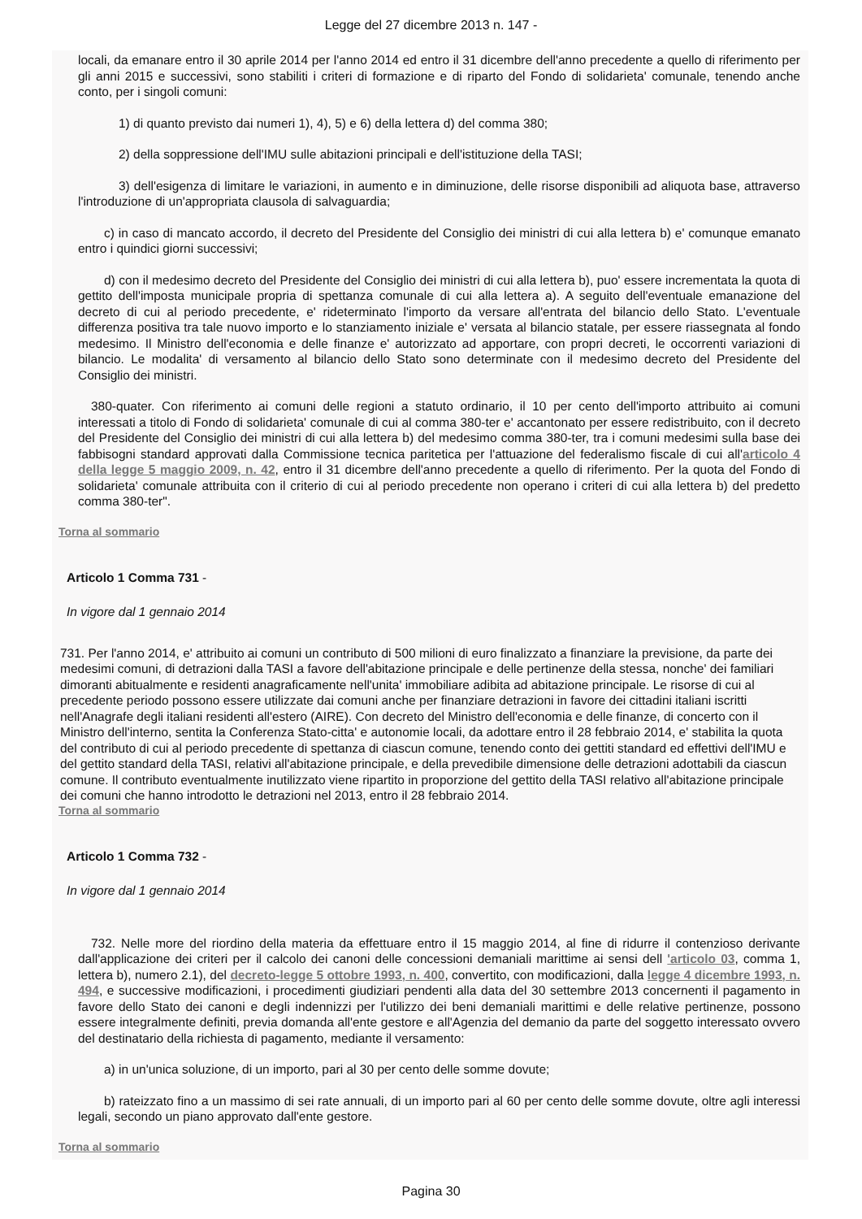Legge del 27 dicembre 2013 n. 147 -
locali, da emanare entro il 30 aprile 2014 per l'anno 2014 ed entro il 31 dicembre dell'anno precedente a quello di riferimento per gli anni 2015 e successivi, sono stabiliti i criteri di formazione e di riparto del Fondo di solidarieta' comunale, tenendo anche conto, per i singoli comuni:
1) di quanto previsto dai numeri 1), 4), 5) e 6) della lettera d) del comma 380;
2) della soppressione dell'IMU sulle abitazioni principali e dell'istituzione della TASI;
3) dell'esigenza di limitare le variazioni, in aumento e in diminuzione, delle risorse disponibili ad aliquota base, attraverso l'introduzione di un'appropriata clausola di salvaguardia;
c) in caso di mancato accordo, il decreto del Presidente del Consiglio dei ministri di cui alla lettera b) e' comunque emanato entro i quindici giorni successivi;
d) con il medesimo decreto del Presidente del Consiglio dei ministri di cui alla lettera b), puo' essere incrementata la quota di gettito dell'imposta municipale propria di spettanza comunale di cui alla lettera a). A seguito dell'eventuale emanazione del decreto di cui al periodo precedente, e' rideterminato l'importo da versare all'entrata del bilancio dello Stato. L'eventuale differenza positiva tra tale nuovo importo e lo stanziamento iniziale e' versata al bilancio statale, per essere riassegnata al fondo medesimo. Il Ministro dell'economia e delle finanze e' autorizzato ad apportare, con propri decreti, le occorrenti variazioni di bilancio. Le modalita' di versamento al bilancio dello Stato sono determinate con il medesimo decreto del Presidente del Consiglio dei ministri.
380-quater. Con riferimento ai comuni delle regioni a statuto ordinario, il 10 per cento dell'importo attribuito ai comuni interessati a titolo di Fondo di solidarieta' comunale di cui al comma 380-ter e' accantonato per essere redistribuito, con il decreto del Presidente del Consiglio dei ministri di cui alla lettera b) del medesimo comma 380-ter, tra i comuni medesimi sulla base dei fabbisogni standard approvati dalla Commissione tecnica paritetica per l'attuazione del federalismo fiscale di cui all'articolo 4 della legge 5 maggio 2009, n. 42, entro il 31 dicembre dell'anno precedente a quello di riferimento. Per la quota del Fondo di solidarieta' comunale attribuita con il criterio di cui al periodo precedente non operano i criteri di cui alla lettera b) del predetto comma 380-ter".
Torna al sommario
Articolo 1 Comma 731 -
In vigore dal 1 gennaio 2014
731. Per l'anno 2014, e' attribuito ai comuni un contributo di 500 milioni di euro finalizzato a finanziare la previsione, da parte dei medesimi comuni, di detrazioni dalla TASI a favore dell'abitazione principale e delle pertinenze della stessa, nonche' dei familiari dimoranti abitualmente e residenti anagraficamente nell'unita' immobiliare adibita ad abitazione principale. Le risorse di cui al precedente periodo possono essere utilizzate dai comuni anche per finanziare detrazioni in favore dei cittadini italiani iscritti nell'Anagrafe degli italiani residenti all'estero (AIRE). Con decreto del Ministro dell'economia e delle finanze, di concerto con il Ministro dell'interno, sentita la Conferenza Stato-citta' e autonomie locali, da adottare entro il 28 febbraio 2014, e' stabilita la quota del contributo di cui al periodo precedente di spettanza di ciascun comune, tenendo conto dei gettiti standard ed effettivi dell'IMU e del gettito standard della TASI, relativi all'abitazione principale, e della prevedibile dimensione delle detrazioni adottabili da ciascun comune. Il contributo eventualmente inutilizzato viene ripartito in proporzione del gettito della TASI relativo all'abitazione principale dei comuni che hanno introdotto le detrazioni nel 2013, entro il 28 febbraio 2014.
Torna al sommario
Articolo 1 Comma 732 -
In vigore dal 1 gennaio 2014
732. Nelle more del riordino della materia da effettuare entro il 15 maggio 2014, al fine di ridurre il contenzioso derivante dall'applicazione dei criteri per il calcolo dei canoni delle concessioni demaniali marittime ai sensi dell 'articolo 03, comma 1, lettera b), numero 2.1), del decreto-legge 5 ottobre 1993, n. 400, convertito, con modificazioni, dalla legge 4 dicembre 1993, n. 494, e successive modificazioni, i procedimenti giudiziari pendenti alla data del 30 settembre 2013 concernenti il pagamento in favore dello Stato dei canoni e degli indennizzi per l'utilizzo dei beni demaniali marittimi e delle relative pertinenze, possono essere integralmente definiti, previa domanda all'ente gestore e all'Agenzia del demanio da parte del soggetto interessato ovvero del destinatario della richiesta di pagamento, mediante il versamento:
a) in un'unica soluzione, di un importo, pari al 30 per cento delle somme dovute;
b) rateizzato fino a un massimo di sei rate annuali, di un importo pari al 60 per cento delle somme dovute, oltre agli interessi legali, secondo un piano approvato dall'ente gestore.
Torna al sommario
Pagina 30